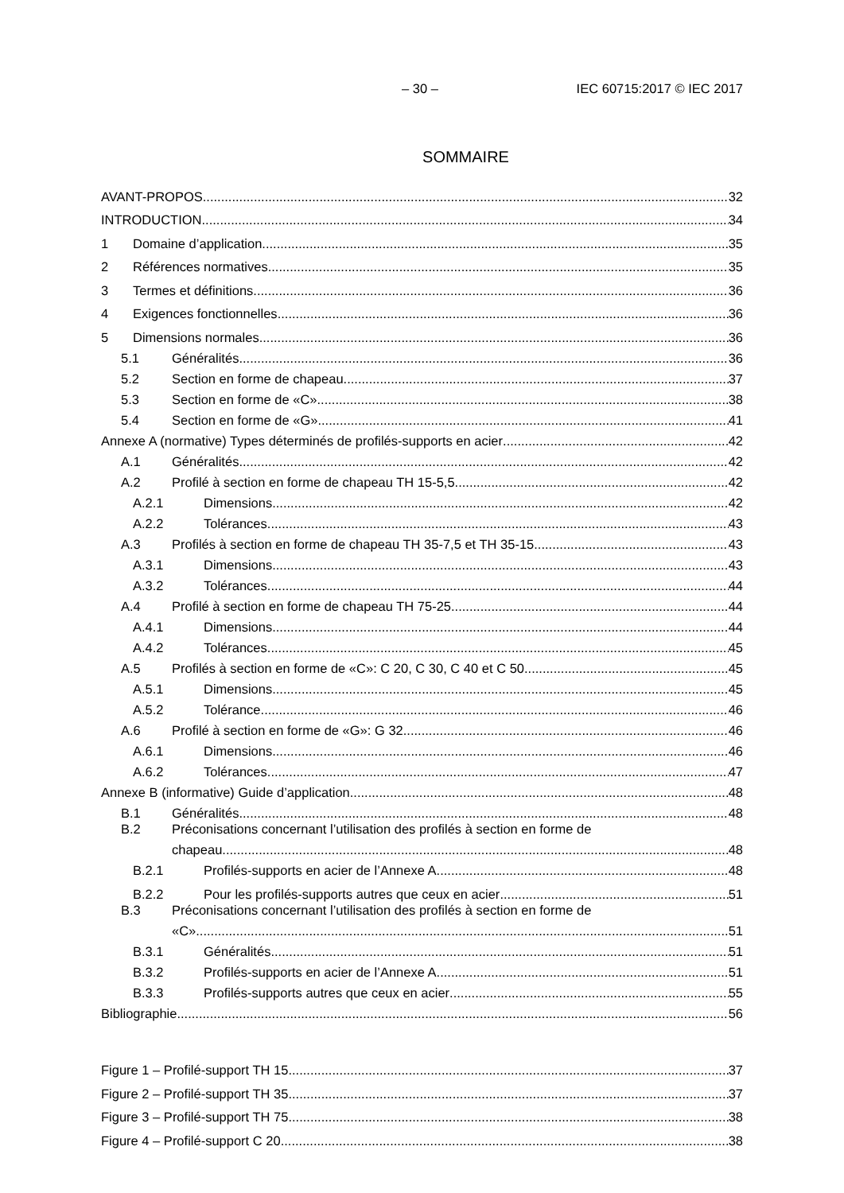– 30 – IEC 60715:2017 © IEC 2017
SOMMAIRE
AVANT-PROPOS 32
INTRODUCTION 34
1 Domaine d’application 35
2 Références normatives 35
3 Termes et définitions 36
4 Exigences fonctionnelles 36
5 Dimensions normales 36
5.1 Généralités 36
5.2 Section en forme de chapeau 37
5.3 Section en forme de «C» 38
5.4 Section en forme de «G» 41
Annexe A (normative) Types déterminés de profilés-supports en acier 42
A.1 Généralités 42
A.2 Profilé à section en forme de chapeau TH 15-5,5 42
A.2.1 Dimensions 42
A.2.2 Tolérances 43
A.3 Profilés à section en forme de chapeau TH 35-7,5 et TH 35-15 43
A.3.1 Dimensions 43
A.3.2 Tolérances 44
A.4 Profilé à section en forme de chapeau TH 75-25 44
A.4.1 Dimensions 44
A.4.2 Tolérances 45
A.5 Profilés à section en forme de «C»: C 20, C 30, C 40 et C 50 45
A.5.1 Dimensions 45
A.5.2 Tolérance 46
A.6 Profilé à section en forme de «G»: G 32 46
A.6.1 Dimensions 46
A.6.2 Tolérances 47
Annexe B (informative) Guide d’application 48
B.1 Généralités 48
B.2 Préconisations concernant l’utilisation des profilés à section en forme de
chapeau 48
B.2.1 Profilés-supports en acier de l’Annexe A 48
B.2.2 Pour les profilés-supports autres que ceux en acier 51
B.3 Préconisations concernant l’utilisation des profilés à section en forme de
«C» 51
B.3.1 Généralités 51
B.3.2 Profilés-supports en acier de l’Annexe A 51
B.3.3 Profilés-supports autres que ceux en acier 55
Bibliographie 56
Figure 1 – Profilé-support TH 15 37
Figure 2 – Profilé-support TH 35 37
Figure 3 – Profilé-support TH 75 38
Figure 4 – Profilé-support C 20 38